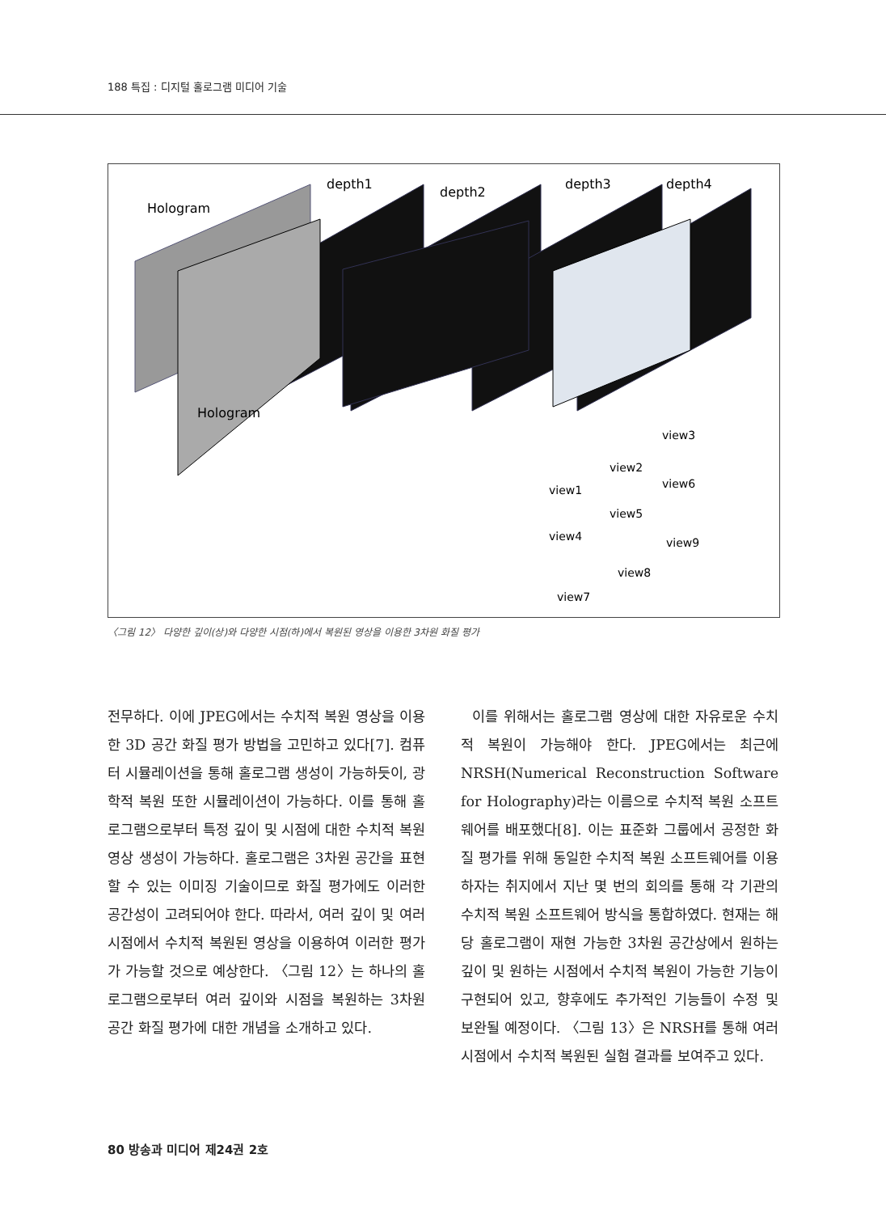188 특집 : 디지털 홀로그램 미디어 기술
Hologram
depth1
depth2
depth3
depth4
Hologram
view1
view2
view3
view4
view5
view6
view7
view8
view9
〈그림 12〉 다양한 깊이(상)와 다양한 시점(하)에서 복원된 영상을 이용한 3차원 화질 평가
전무하다. 이에 JPEG에서는 수치적 복원 영상을 이용한 3D 공간 화질 평가 방법을 고민하고 있다[7]. 컴퓨터 시뮬레이션을 통해 홀로그램 생성이 가능하듯이, 광학적 복원 또한 시뮬레이션이 가능하다. 이를 통해 홀로그램으로부터 특정 깊이 및 시점에 대한 수치적 복원 영상 생성이 가능하다. 홀로그램은 3차원 공간을 표현할 수 있는 이미징 기술이므로 화질 평가에도 이러한 공간성이 고려되어야 한다. 따라서, 여러 깊이 및 여러 시점에서 수치적 복원된 영상을 이용하여 이러한 평가가 가능할 것으로 예상한다. 〈그림 12〉는 하나의 홀로그램으로부터 여러 깊이와 시점을 복원하는 3차원 공간 화질 평가에 대한 개념을 소개하고 있다.
이를 위해서는 홀로그램 영상에 대한 자유로운 수치적 복원이 가능해야 한다. JPEG에서는 최근에 NRSH(Numerical Reconstruction Software for Holography)라는 이름으로 수치적 복원 소프트웨어를 배포했다[8]. 이는 표준화 그룹에서 공정한 화질 평가를 위해 동일한 수치적 복원 소프트웨어를 이용하자는 취지에서 지난 몇 번의 회의를 통해 각 기관의 수치적 복원 소프트웨어 방식을 통합하였다. 현재는 해당 홀로그램이 재현 가능한 3차원 공간상에서 원하는 깊이 및 원하는 시점에서 수치적 복원이 가능한 기능이 구현되어 있고, 향후에도 추가적인 기능들이 수정 및 보완될 예정이다. 〈그림 13〉은 NRSH를 통해 여러 시점에서 수치적 복원된 실험 결과를 보여주고 있다.
80 방송과 미디어 제24권 2호